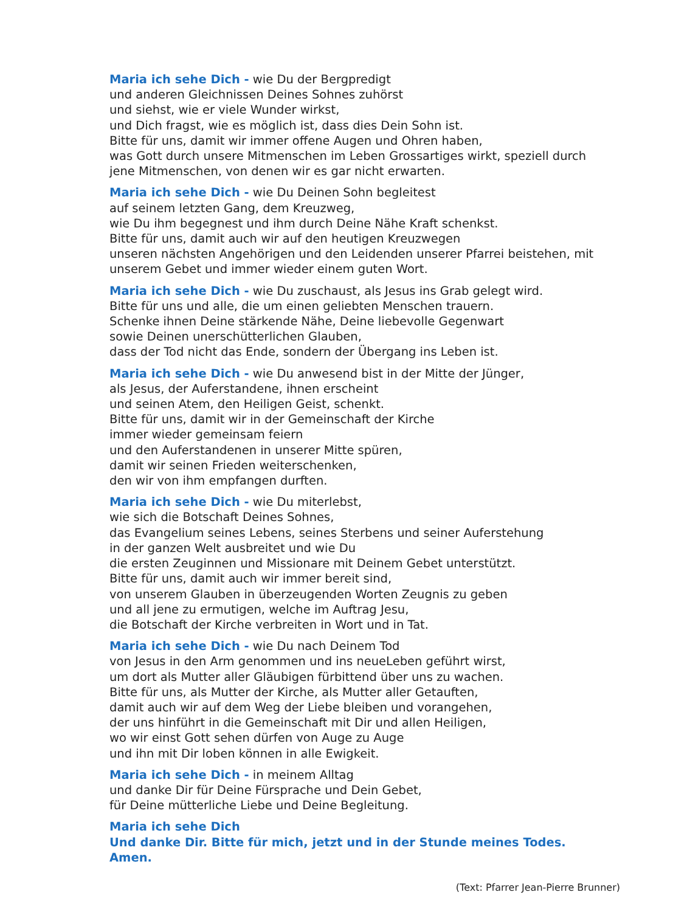Maria ich sehe Dich - wie Du der Bergpredigt
und anderen Gleichnissen Deines Sohnes zuhörst
und siehst, wie er viele Wunder wirkst,
und Dich fragst, wie es möglich ist, dass dies Dein Sohn ist.
Bitte für uns, damit wir immer offene Augen und Ohren haben,
was Gott durch unsere Mitmenschen im Leben Grossartiges wirkt, speziell durch jene Mitmenschen, von denen wir es gar nicht erwarten.
Maria ich sehe Dich - wie Du Deinen Sohn begleitest
auf seinem letzten Gang, dem Kreuzweg,
wie Du ihm begegnest und ihm durch Deine Nähe Kraft schenkst.
Bitte für uns, damit auch wir auf den heutigen Kreuzwegen
unseren nächsten Angehörigen und den Leidenden unserer Pfarrei beistehen, mit unserem Gebet und immer wieder einem guten Wort.
Maria ich sehe Dich - wie Du zuschaust, als Jesus ins Grab gelegt wird.
Bitte für uns und alle, die um einen geliebten Menschen trauern.
Schenke ihnen Deine stärkende Nähe, Deine liebevolle Gegenwart
sowie Deinen unerschütterlichen Glauben,
dass der Tod nicht das Ende, sondern der Übergang ins Leben ist.
Maria ich sehe Dich - wie Du anwesend bist in der Mitte der Jünger,
als Jesus, der Auferstandene, ihnen erscheint
und seinen Atem, den Heiligen Geist, schenkt.
Bitte für uns, damit wir in der Gemeinschaft der Kirche
immer wieder gemeinsam feiern
und den Auferstandenen in unserer Mitte spüren,
damit wir seinen Frieden weiterschenken,
den wir von ihm empfangen durften.
Maria ich sehe Dich - wie Du miterlebst,
wie sich die Botschaft Deines Sohnes,
das Evangelium seines Lebens, seines Sterbens und seiner Auferstehung
in der ganzen Welt ausbreitet und wie Du
die ersten Zeuginnen und Missionare mit Deinem Gebet unterstützt.
Bitte für uns, damit auch wir immer bereit sind,
von unserem Glauben in überzeugenden Worten Zeugnis zu geben
und all jene zu ermutigen, welche im Auftrag Jesu,
die Botschaft der Kirche verbreiten in Wort und in Tat.
Maria ich sehe Dich - wie Du nach Deinem Tod
von Jesus in den Arm genommen und ins neueLeben geführt wirst,
um dort als Mutter aller Gläubigen fürbittend über uns zu wachen.
Bitte für uns, als Mutter der Kirche, als Mutter aller Getauften,
damit auch wir auf dem Weg der Liebe bleiben und vorangehen,
der uns hinführt in die Gemeinschaft mit Dir und allen Heiligen,
wo wir einst Gott sehen dürfen von Auge zu Auge
und ihn mit Dir loben können in alle Ewigkeit.
Maria ich sehe Dich - in meinem Alltag
und danke Dir für Deine Fürsprache und Dein Gebet,
für Deine mütterliche Liebe und Deine Begleitung.
Maria ich sehe Dich
Und danke Dir. Bitte für mich, jetzt und in der Stunde meines Todes. Amen.
(Text: Pfarrer Jean-Pierre Brunner)